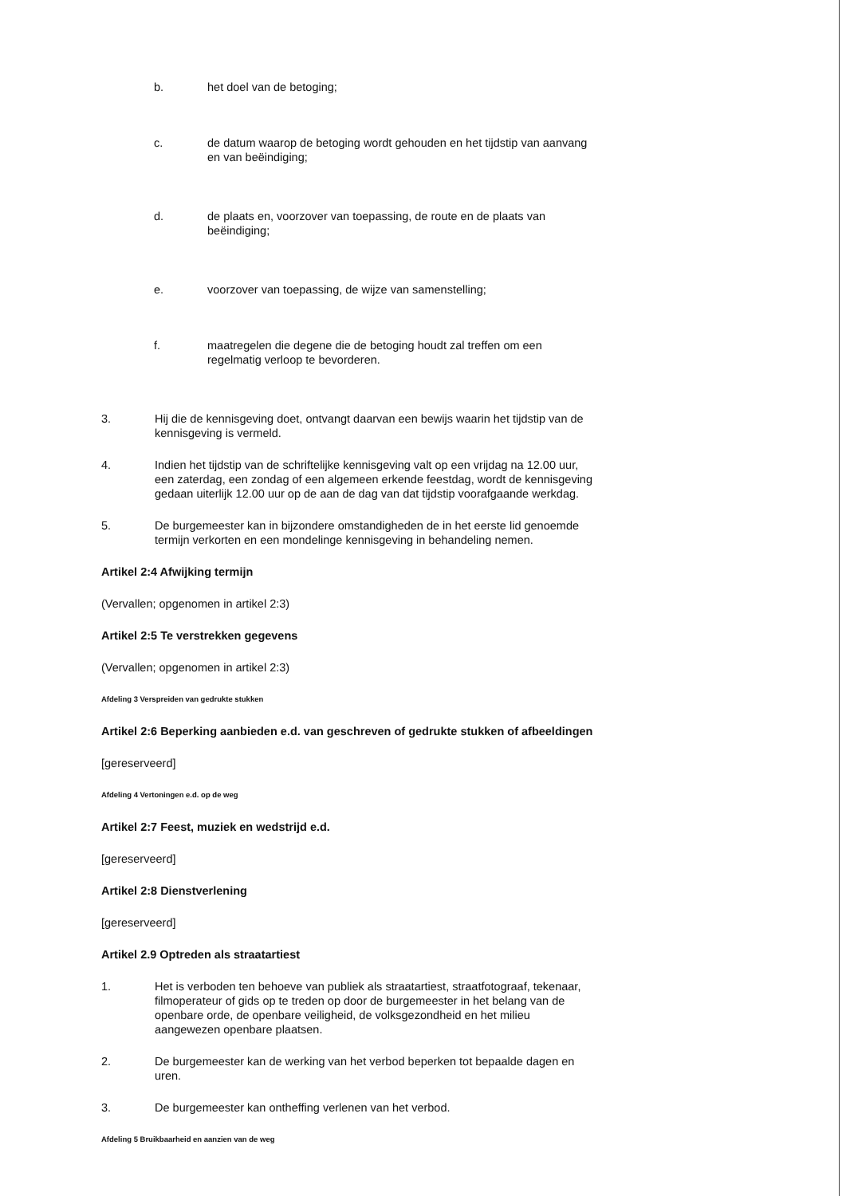b. het doel van de betoging;
c. de datum waarop de betoging wordt gehouden en het tijdstip van aanvang en van beëindiging;
d. de plaats en, voorzover van toepassing, de route en de plaats van beëindiging;
e. voorzover van toepassing, de wijze van samenstelling;
f. maatregelen die degene die de betoging houdt zal treffen om een regelmatig verloop te bevorderen.
3. Hij die de kennisgeving doet, ontvangt daarvan een bewijs waarin het tijdstip van de kennisgeving is vermeld.
4. Indien het tijdstip van de schriftelijke kennisgeving valt op een vrijdag na 12.00 uur, een zaterdag, een zondag of een algemeen erkende feestdag, wordt de kennisgeving gedaan uiterlijk 12.00 uur op de aan de dag van dat tijdstip voorafgaande werkdag.
5. De burgemeester kan in bijzondere omstandigheden de in het eerste lid genoemde termijn verkorten en een mondelinge kennisgeving in behandeling nemen.
Artikel 2:4 Afwijking termijn
(Vervallen; opgenomen in artikel 2:3)
Artikel 2:5 Te verstrekken gegevens
(Vervallen; opgenomen in artikel 2:3)
Afdeling 3 Verspreiden van gedrukte stukken
Artikel 2:6 Beperking aanbieden e.d. van geschreven of gedrukte stukken of afbeeldingen
[gereserveerd]
Afdeling 4 Vertoningen e.d. op de weg
Artikel 2:7 Feest, muziek en wedstrijd e.d.
[gereserveerd]
Artikel 2:8 Dienstverlening
[gereserveerd]
Artikel 2.9 Optreden als straatartiest
1. Het is verboden ten behoeve van publiek als straatartiest, straatfotograaf, tekenaar, filmoperateur of gids op te treden op door de burgemeester in het belang van de openbare orde, de openbare veiligheid, de volksgezondheid en het milieu aangewezen openbare plaatsen.
2. De burgemeester kan de werking van het verbod beperken tot bepaalde dagen en uren.
3. De burgemeester kan ontheffing verlenen van het verbod.
Afdeling 5 Bruikbaarheid en aanzien van de weg